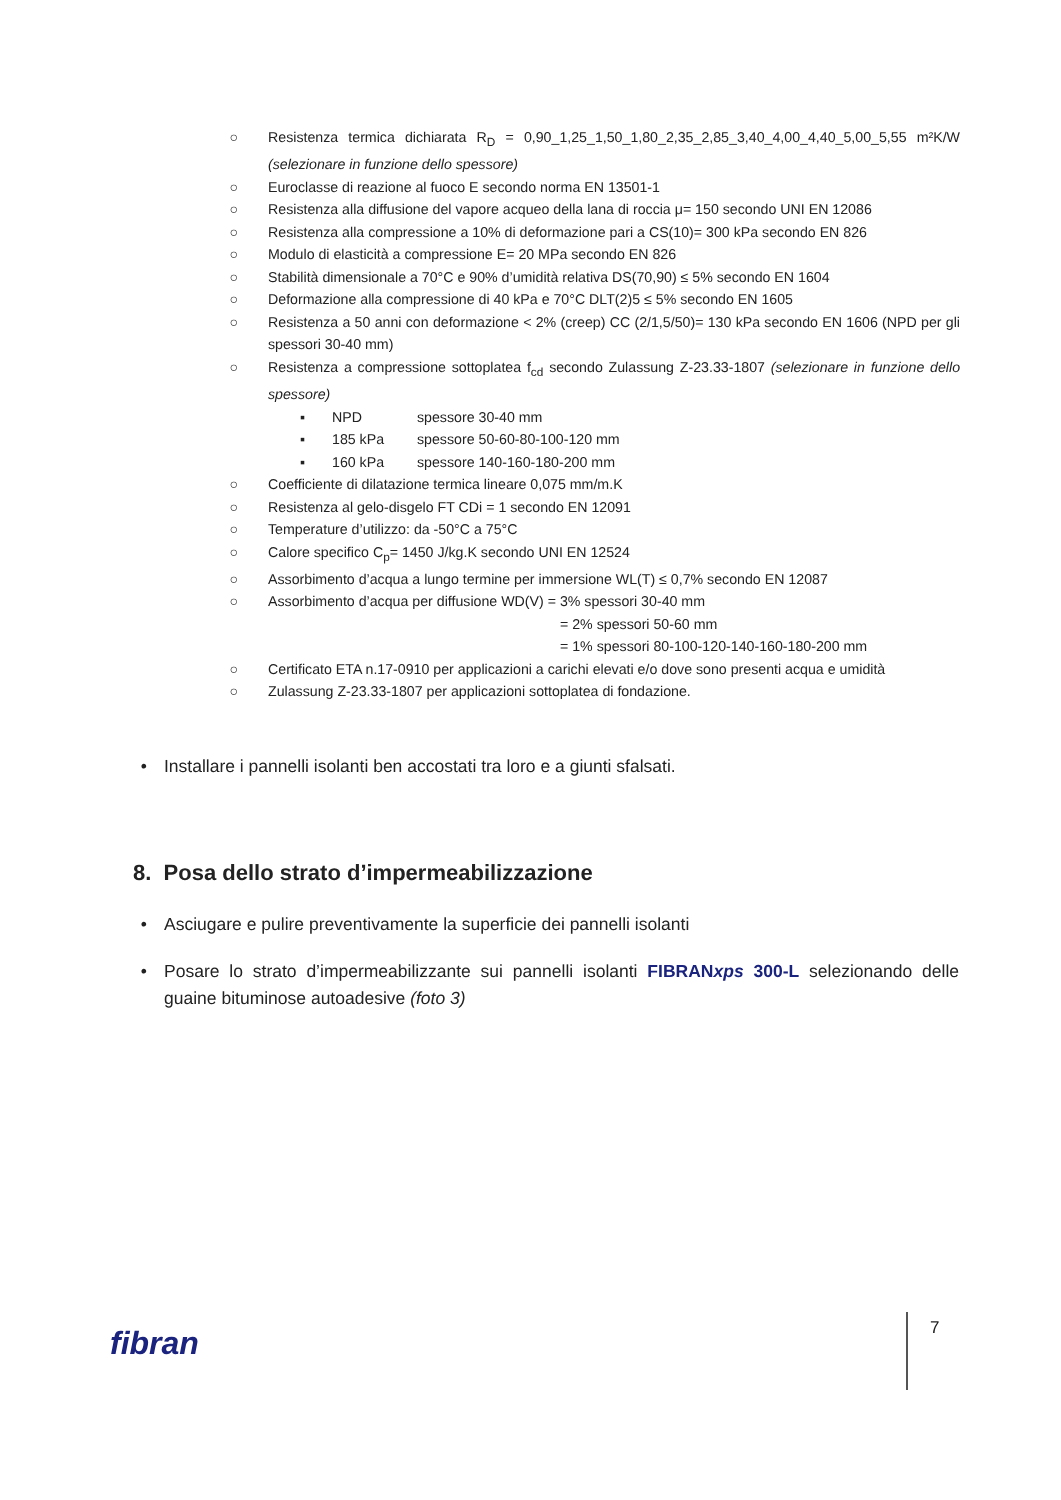○ Resistenza termica dichiarata R<sub>D</sub> = 0,90_1,25_1,50_1,80_2,35_2,85_3,40_4,00_4,40_5,00_5,55 m²K/W (selezionare in funzione dello spessore)
○ Euroclasse di reazione al fuoco E secondo norma EN 13501-1
○ Resistenza alla diffusione del vapore acqueo della lana di roccia μ= 150 secondo UNI EN 12086
○ Resistenza alla compressione a 10% di deformazione pari a CS(10)= 300 kPa secondo EN 826
○ Modulo di elasticità a compressione E= 20 MPa secondo EN 826
○ Stabilità dimensionale a 70°C e 90% d’umidità relativa DS(70,90) ≤ 5% secondo EN 1604
○ Deformazione alla compressione di 40 kPa e 70°C DLT(2)5 ≤ 5% secondo EN 1605
○ Resistenza a 50 anni con deformazione < 2% (creep) CC (2/1,5/50)= 130 kPa secondo EN 1606 (NPD per gli spessori 30-40 mm)
○ Resistenza a compressione sottoplatea f<sub>cd</sub> secondo Zulassung Z-23.33-1807 (selezionare in funzione dello spessore)
▪ NPD spessore 30-40 mm
▪ 185 kPa spessore 50-60-80-100-120 mm
▪ 160 kPa spessore 140-160-180-200 mm
○ Coefficiente di dilatazione termica lineare 0,075 mm/m.K
○ Resistenza al gelo-disgelo FT CDi = 1 secondo EN 12091
○ Temperature d’utilizzo: da -50°C a 75°C
○ Calore specifico C<sub>p</sub>= 1450 J/kg.K secondo UNI EN 12524
○ Assorbimento d’acqua a lungo termine per immersione WL(T) ≤ 0,7% secondo EN 12087
○ Assorbimento d’acqua per diffusione WD(V) = 3% spessori 30-40 mm
= 2% spessori 50-60 mm
= 1% spessori 80-100-120-140-160-180-200 mm
○ Certificato ETA n.17-0910 per applicazioni a carichi elevati e/o dove sono presenti acqua e umidità
○ Zulassung Z-23.33-1807 per applicazioni sottoplatea di fondazione.
• Installare i pannelli isolanti ben accostati tra loro e a giunti sfalsati.
8. Posa dello strato d’impermeabilizzazione
• Asciugare e pulire preventivamente la superficie dei pannelli isolanti
• Posare lo strato d’impermeabilizzante sui pannelli isolanti FIBRANxps 300-L selezionando delle guaine bituminose autoadesive (foto 3)
fibran 7